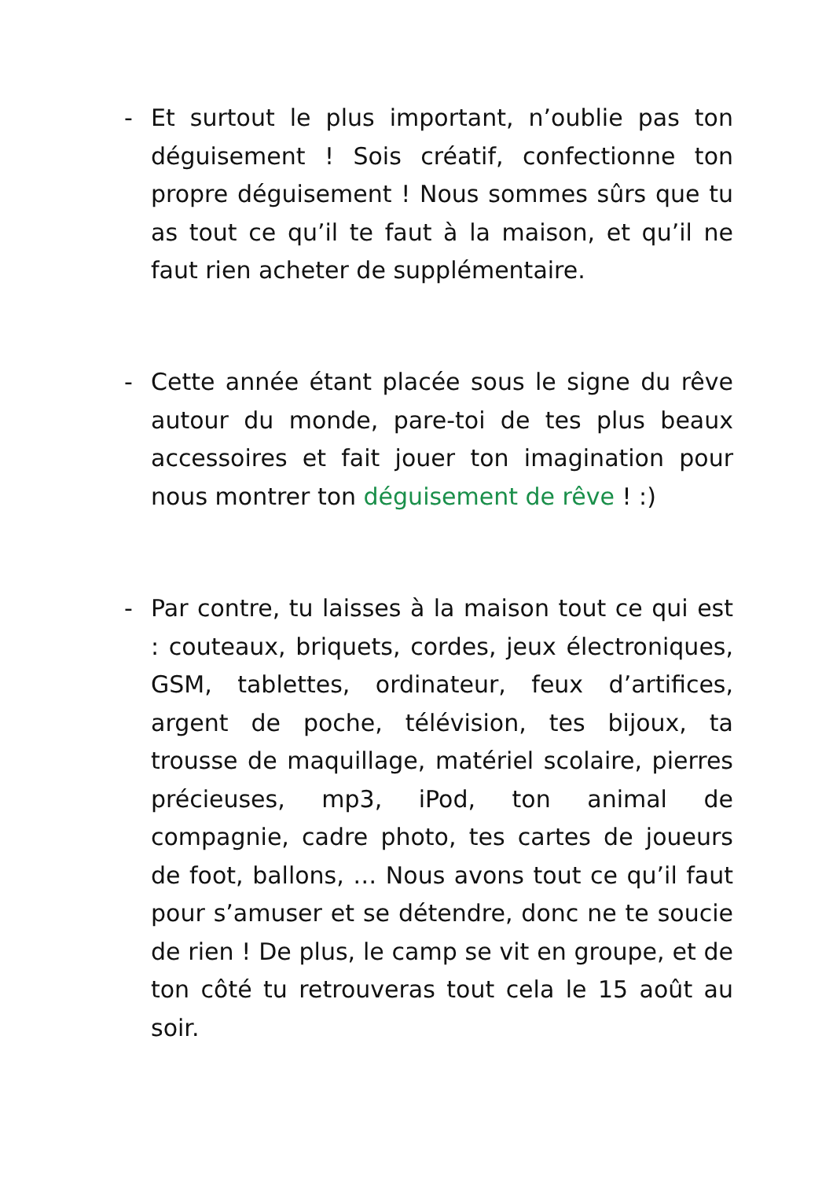- Et surtout le plus important, n’oublie pas ton déguisement ! Sois créatif, confectionne ton propre déguisement ! Nous sommes sûrs que tu as tout ce qu’il te faut à la maison, et qu’il ne faut rien acheter de supplémentaire.
- Cette année étant placée sous le signe du rêve autour du monde, pare-toi de tes plus beaux accessoires et fait jouer ton imagination pour nous montrer ton déguisement de rêve ! :)
- Par contre, tu laisses à la maison tout ce qui est : couteaux, briquets, cordes, jeux électroniques, GSM, tablettes, ordinateur, feux d’artifices, argent de poche, télévision, tes bijoux, ta trousse de maquillage, matériel scolaire, pierres précieuses, mp3, iPod, ton animal de compagnie, cadre photo, tes cartes de joueurs de foot, ballons, … Nous avons tout ce qu’il faut pour s’amuser et se détendre, donc ne te soucie de rien ! De plus, le camp se vit en groupe, et de ton côté tu retrouveras tout cela le 15 août au soir.